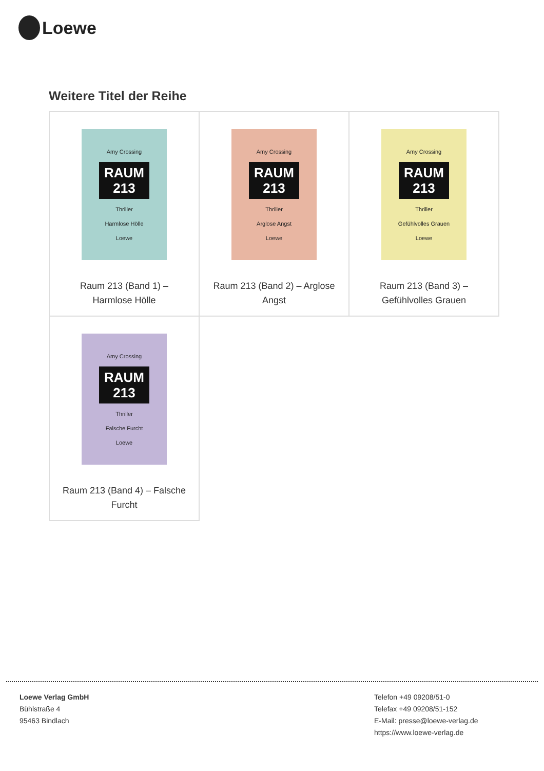Loewe
Weitere Titel der Reihe
| Amy Crossing RAUM 213 Thriller Harmlose Hölle Loewe Raum 213 (Band 1) – Harmlose Hölle | Amy Crossing RAUM 213 Thriller Arglose Angst Loewe Raum 213 (Band 2) – Arglose Angst | Amy Crossing RAUM 213 Thriller Gefühlvolles Grauen Loewe Raum 213 (Band 3) – Gefühlvolles Grauen |
| Amy Crossing RAUM 213 Thriller Falsche Furcht Loewe Raum 213 (Band 4) – Falsche Furcht | | |
Loewe Verlag GmbH
Bühlstraße 4
95463 Bindlach
Telefon +49 09208/51-0
Telefax +49 09208/51-152
E-Mail: presse@loewe-verlag.de
https://www.loewe-verlag.de